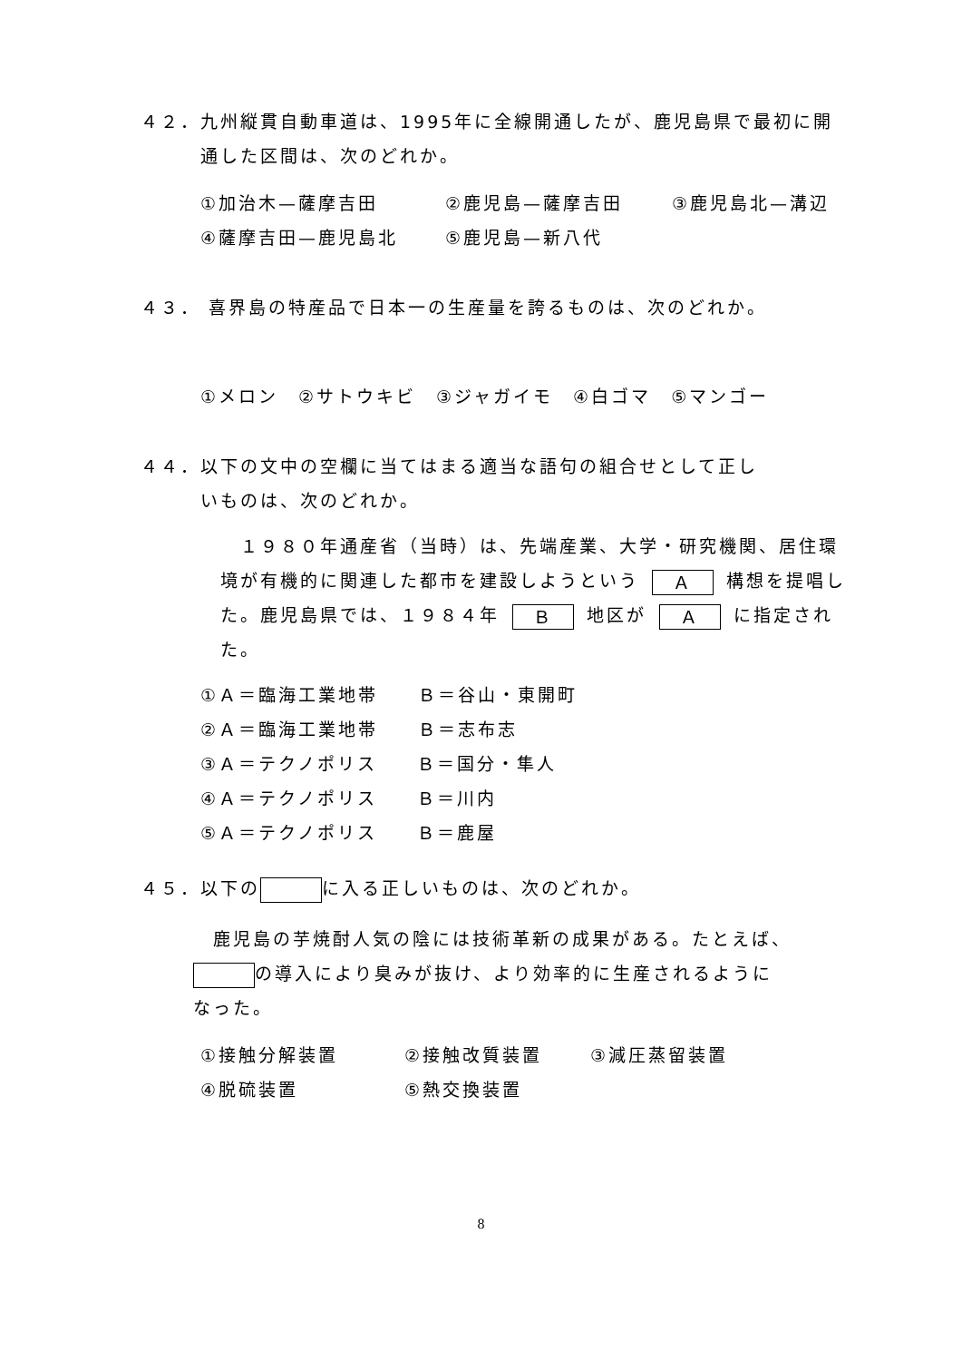４２．九州縦貫自動車道は、1995年に全線開通したが、鹿児島県で最初に開
通した区間は、次のどれか。
①加治木—薩摩吉田 ②鹿児島—薩摩吉田 ③鹿児島北—溝辺
④薩摩吉田—鹿児島北 ⑤鹿児島—新八代
４３． 喜界島の特産品で日本一の生産量を誇るものは、次のどれか。
①メロン　②サトウキビ　③ジャガイモ　④白ゴマ　⑤マンゴー
４４．以下の文中の空欄に当てはまる適当な語句の組合せとして正し
いものは、次のどれか。
　１９８０年通産省（当時）は、先端産業、大学・研究機関、居住環境が有機的に関連した都市を建設しようという Ａ 構想を提唱した。鹿児島県では、１９８４年 Ｂ 地区が Ａ に指定された。
①Ａ＝臨海工業地帯　　Ｂ＝谷山・東開町
②Ａ＝臨海工業地帯　　Ｂ＝志布志
③Ａ＝テクノポリス　　Ｂ＝国分・隼人
④Ａ＝テクノポリス　　Ｂ＝川内
⑤Ａ＝テクノポリス　　Ｂ＝鹿屋
４５．以下の に入る正しいものは、次のどれか。
　鹿児島の芋焼酎人気の陰には技術革新の成果がある。たとえば、
の導入により臭みが抜け、より効率的に生産されるように
なった。
①接触分解装置 ②接触改質装置 ③減圧蒸留装置
④脱硫装置 ⑤熱交換装置
8